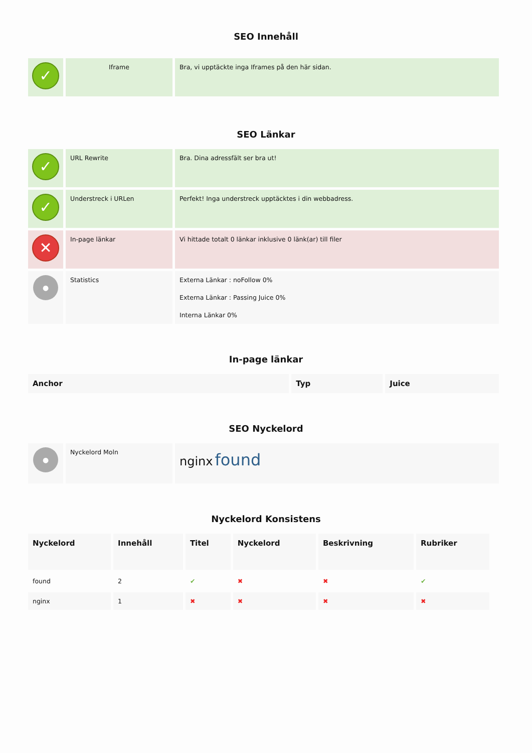SEO Innehåll
| ✓ | Iframe | Bra, vi upptäckte inga Iframes på den här sidan. |
SEO Länkar
| ✓ | URL Rewrite | Bra. Dina adressfält ser bra ut! |
| ✓ | Understreck i URLen | Perfekt! Inga understreck upptäcktes i din webbadress. |
| ✕ | In-page länkar | Vi hittade totalt 0 länkar inklusive 0 länk(ar) till filer |
| ● | Statistics | Externa Länkar : noFollow 0% Externa Länkar : Passing Juice 0% Interna Länkar 0% |
In-page länkar
| Anchor | Typ | Juice |
| --- | --- | --- |
SEO Nyckelord
| ● | Nyckelord Moln | nginx found |
Nyckelord Konsistens
| Nyckelord | Innehåll | Titel | Nyckelord | Beskrivning | Rubriker |
| --- | --- | --- | --- | --- | --- |
| found | 2 | ✔ | ✖ | ✖ | ✔ |
| nginx | 1 | ✖ | ✖ | ✖ | ✖ |